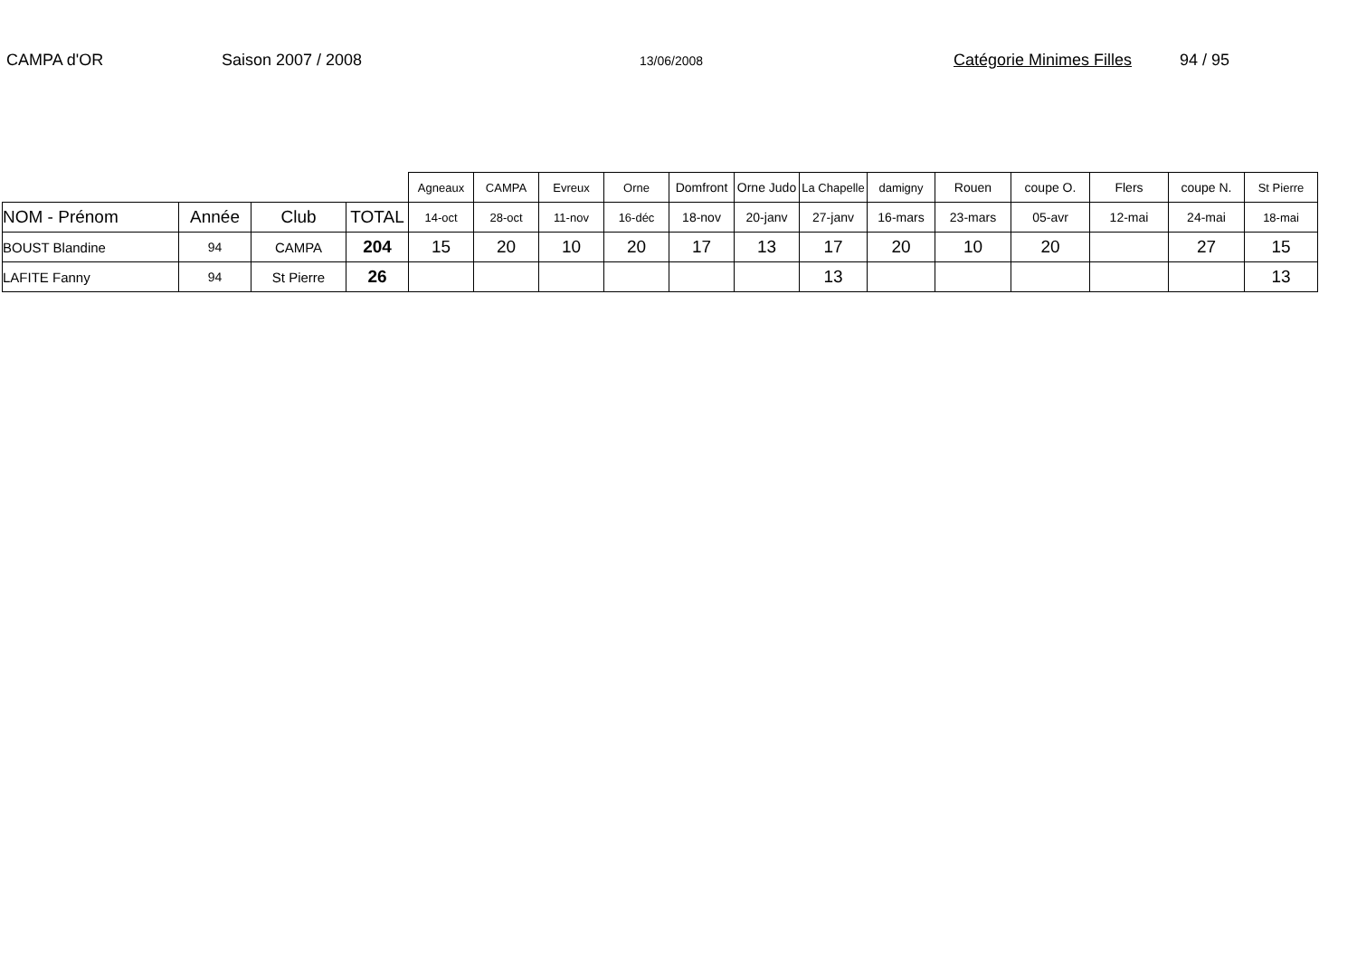CAMPA d'OR Saison 2007 / 2008 13/06/2008 Catégorie Minimes Filles 94 / 95
| | | | | Agneaux | CAMPA | Evreux | Orne | Domfront | Orne Judo | La Chapelle | damigny | Rouen | coupe O. | Flers | coupe N. | St Pierre |
| NOM - Prénom | Année | Club | TOTAL | 14-oct | 28-oct | 11-nov | 16-déc | 18-nov | 20-janv | 27-janv | 16-mars | 23-mars | 05-avr | 12-mai | 24-mai | 18-mai |
| BOUST Blandine | 94 | CAMPA | 204 | 15 | 20 | 10 | 20 | 17 | 13 | 17 | 20 | 10 | 20 | | 27 | 15 |
| LAFITE Fanny | 94 | St Pierre | 26 | | | | | | | 13 | | | | | | 13 |